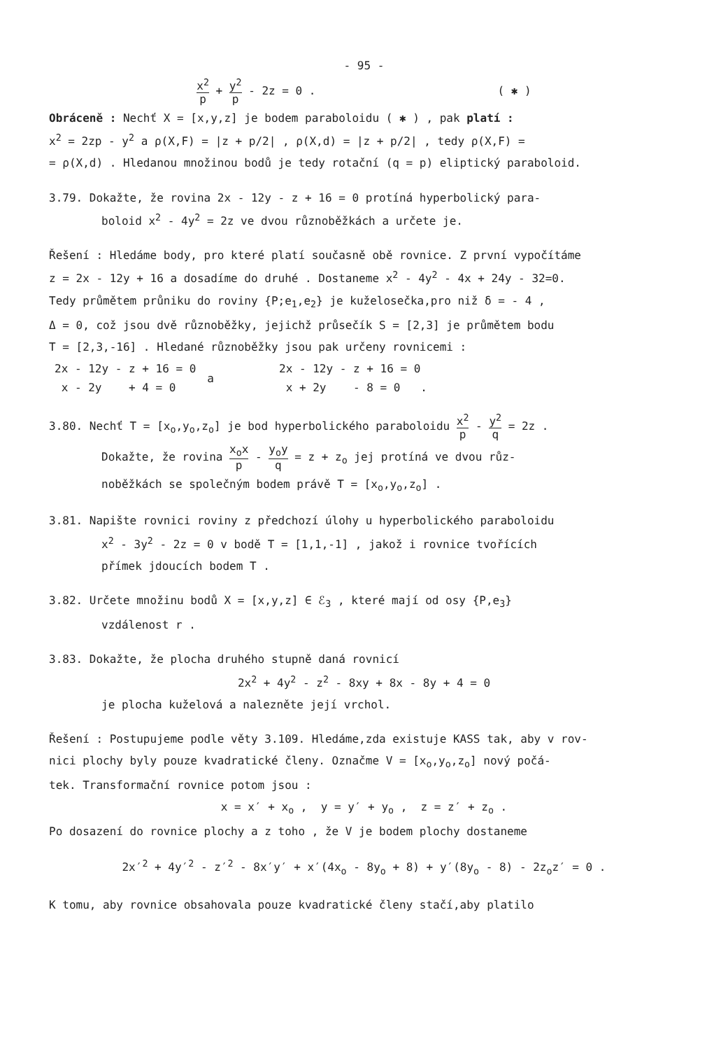- 95 -
x<sup>2</sup> p + y<sup>2</sup> p - 2z = 0 . ( ✱ )
Obráceně : Nechť X = [x,y,z] je bodem paraboloidu ( ✱ ) , pak platí :
x<sup>2</sup> = 2zp - y<sup>2</sup> a ρ(X,F) = |z + p/2| , ρ(X,d) = |z + p/2| , tedy ρ(X,F) =
= ρ(X,d) . Hledanou množinou bodů je tedy rotační (q = p) eliptický paraboloid.
3.79. Dokažte, že rovina 2x - 12y - z + 16 = 0 protíná hyperbolický para-
boloid x<sup>2</sup> - 4y<sup>2</sup> = 2z ve dvou různoběžkách a určete je.
Řešení : Hledáme body, pro které platí současně obě rovnice. Z první vypočítáme
z = 2x - 12y + 16 a dosadíme do druhé . Dostaneme x<sup>2</sup> - 4y<sup>2</sup> - 4x + 24y - 32=0.
Tedy průmětem průniku do roviny {P;e<sub>1</sub>,e<sub>2</sub>} je kuželosečka,pro niž δ = - 4 ,
Δ = 0, což jsou dvě různoběžky, jejichž průsečík S = [2,3] je průmětem bodu
T = [2,3,-16] . Hledané různoběžky jsou pak určeny rovnicemi :
| 2x - 12y - z + 16 = 0 | a | 2x - 12y - z + 16 = 0 |
| x - 2y + 4 = 0 | | x + 2y - 8 = 0 . |
3.80. Nechť T = [x<sub>o</sub>,y<sub>o</sub>,z<sub>o</sub>] je bod hyperbolického paraboloidu x<sup>2</sup> p - y<sup>2</sup> q = 2z .
Dokažte, že rovina x<sub>o</sub>x p - y<sub>o</sub>y q = z + z<sub>o</sub> jej protíná ve dvou růz-
noběžkách se společným bodem právě T = [x<sub>o</sub>,y<sub>o</sub>,z<sub>o</sub>] .
3.81. Napište rovnici roviny z předchozí úlohy u hyperbolického paraboloidu
x<sup>2</sup> - 3y<sup>2</sup> - 2z = 0 v bodě T = [1,1,-1] , jakož i rovnice tvořících
přímek jdoucích bodem T .
3.82. Určete množinu bodů X = [x,y,z] ∈ ℰ<sub>3</sub> , které mají od osy {P,e<sub>3</sub>}
vzdálenost r .
3.83. Dokažte, že plocha druhého stupně daná rovnicí
2x<sup>2</sup> + 4y<sup>2</sup> - z<sup>2</sup> - 8xy + 8x - 8y + 4 = 0
je plocha kuželová a nalezněte její vrchol.
Řešení : Postupujeme podle věty 3.109. Hledáme,zda existuje KASS tak, aby v rov-
nici plochy byly pouze kvadratické členy. Označme V = [x<sub>o</sub>,y<sub>o</sub>,z<sub>o</sub>] nový počá-
tek. Transformační rovnice potom jsou :
x = x′ + x<sub>o</sub> , y = y′ + y<sub>o</sub> , z = z′ + z<sub>o</sub> .
Po dosazení do rovnice plochy a z toho , že V je bodem plochy dostaneme
2x′<sup>2</sup> + 4y′<sup>2</sup> - z′<sup>2</sup> - 8x′y′ + x′(4x<sub>o</sub> - 8y<sub>o</sub> + 8) + y′(8y<sub>o</sub> - 8) - 2z<sub>o</sub>z′ = 0 .
K tomu, aby rovnice obsahovala pouze kvadratické členy stačí,aby platilo